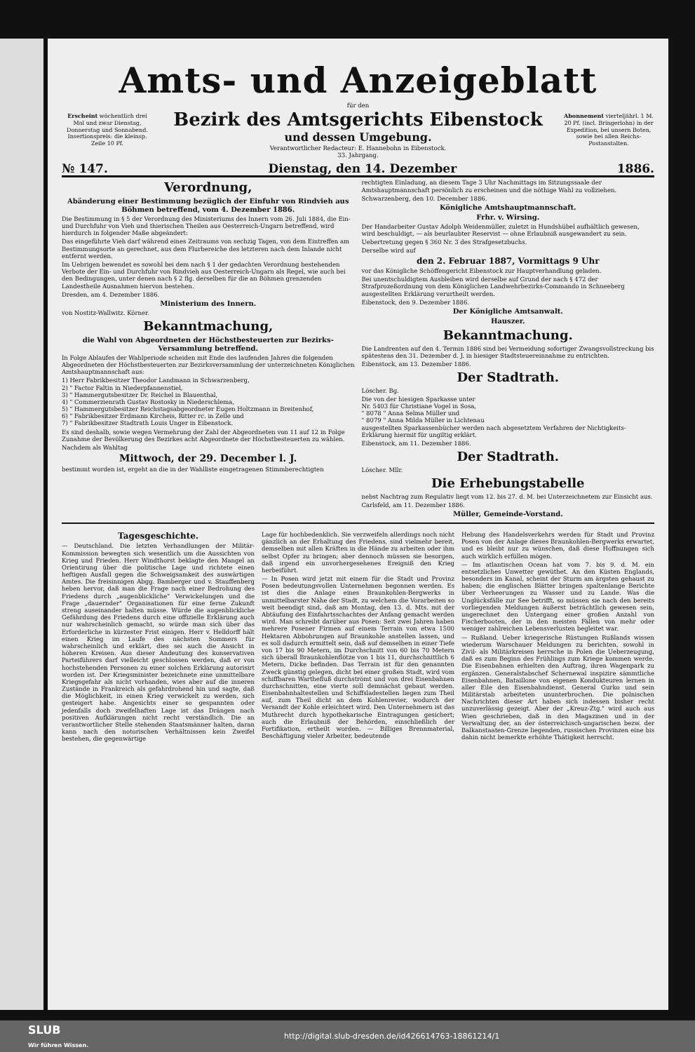Amts- und Anzeigeblatt
Erscheint wöchentlich drei Mal und zwar Dienstag, Donnerstag und Sonnabend. Insertionspreis: die kleinsp. Zeile 10 Pf.
für den
Bezirk des Amtsgerichts Eibenstock
und dessen Umgebung.
Verantwortlicher Redacteur: E. Hannebohn in Eibenstock.
33. Jahrgang.
Abonnement vierteljährl. 1 M. 20 Pf. (incl. Bringerlohn) in der Expedition, bei unsern Boten, sowie bei allen Reichs-Postanstalten.
№ 147. Dienstag, den 14. Dezember 1886.
Verordnung,
Abänderung einer Bestimmung bezüglich der Einfuhr von Rindvieh aus Böhmen betreffend, vom 4. Dezember 1886.
Die Bestimmung in § 5 der Verordnung des Ministeriums des Innern vom 26. Juli 1884, die Ein- und Durchfuhr von Vieh und thierischen Theilen aus Oesterreich-Ungarn betreffend, wird hierdurch in folgender Maße abgeändert:
Das eingeführte Vieh darf während eines Zeitraums von sechzig Tagen, von dem Eintreffen am Bestimmungsorte an gerechnet, aus dem Flurbereiche des letzteren nach dem Inlande nicht entfernt werden.
Im Uebrigen bewendet es sowohl bei dem nach § 1 der gedachten Verordnung bestehenden Verbote der Ein- und Durchfuhr von Rindvieh aus Oesterreich-Ungarn als Regel, wie auch bei den Bedingungen, unter denen nach § 2 flg. derselben für die an Böhmen grenzenden Landestheile Ausnahmen hiervon bestehen.
Dresden, am 4. Dezember 1886.
Ministerium des Innern.
von Nostitz-Wallwitz. Körner.
Bekanntmachung,
die Wahl von Abgeordneten der Höchstbesteuerten zur Bezirks-Versammlung betreffend.
In Folge Ablaufes der Wahlperiode scheiden mit Ende des laufenden Jahres die folgenden Abgeordneten der Höchstbesteuerten zur Bezirksversammlung der unterzeichneten Königlichen Amtshauptmannschaft aus:
1) Herr Fabrikbesitzer Theodor Landmann in Schwarzenberg,
2) " Factor Faltin in Niederpfannenstiel,
3) " Hammergutsbesitzer Dr. Reichel in Blauenthal,
4) " Commerzienrath Gustav Rostosky in Niederschlema,
5) " Hammergutsbesitzer Reichstagsabgeordneter Eugen Holtzmann in Breitenhof,
6) " Fabrikbesitzer Erdmann Kircheis, Ritter rc. in Zelle und
7) " Fabrikbesitzer Stadtrath Louis Unger in Eibenstock.
Es sind deshalb, sowie wegen Vermehrung der Zahl der Abgeordneten von 11 auf 12 in Folge Zunahme der Bevölkerung des Bezirkes acht Abgeordnete der Höchstbesteuerten zu wählen.
Nachdem als Wahltag
Mittwoch, der 29. December l. J.
bestimmt worden ist, ergeht an die in der Wahlliste eingetragenen Stimmberechtigten
rechtigten Einladung, an diesem Tage 3 Uhr Nachmittags im Sitzungssaale der Amtshauptmannschaft persönlich zu erscheinen und die nöthige Wahl zu vollziehen.
Schwarzenberg, den 10. December 1886.
Königliche Amtshauptmannschaft.
Frhr. v. Wirsing.
Der Handarbeiter Gustav Adolph Weidenmüller, zuletzt in Hundshübel aufhältlich gewesen, wird beschuldigt, — als beurlaubter Reservist — ohne Erlaubniß ausgewandert zu sein.
Uebertretung gegen § 360 Nr. 3 des Strafgesetzbuchs.
Derselbe wird auf
den 2. Februar 1887, Vormittags 9 Uhr
vor das Königliche Schöffengericht Eibenstock zur Hauptverhandlung geladen.
Bei unentschuldigtem Ausbleiben wird derselbe auf Grund der nach § 472 der Strafprozeßordnung von dem Königlichen Landwehrbezirks-Commando in Schneeberg ausgestellten Erklärung verurtheilt werden.
Eibenstock, den 9. Dezember 1886.
Der Königliche Amtsanwalt.
Hauszer.
Bekanntmachung.
Die Landrenten auf den 4. Termin 1886 sind bei Vermeidung sofortiger Zwangsvollstreckung bis spätestens den 31. Dezember d. J. in hiesiger Stadtsteuereinnahme zu entrichten.
Eibenstock, am 13. Dezember 1886.
Der Stadtrath.
Löscher. Bg.
Die von der hiesigen Sparkasse unter
Nr. 5403 für Christiane Vogel in Sosa,
" 8078 " Anna Selma Müller und
" 8079 " Anna Milda Müller in Lichtenau
ausgestellten Sparkassenbücher werden nach abgesetztem Verfahren der Nichtigkeits-Erklärung hiermit für ungiltig erklärt.
Eibenstock, am 11. Dezember 1886.
Der Stadtrath.
Löscher. Mllr.
Die Erhebungstabelle
nebst Nachtrag zum Regulativ liegt vom 12. bis 27. d. M. bei Unterzeichnetem zur Einsicht aus.
Carlsfeld, am 11. Dezember 1886.
Müller, Gemeinde-Vorstand.
Tagesgeschichte.
— Deutschland. Die letzten Verhandlungen der Militär-Kommission bewegten sich wesentlich um die Aussichten von Krieg und Frieden. Herr Windthorst beklagte den Mangel an Orientirung über die politische Lage und richtete einen heftigen Ausfall gegen die Schweigsamkeit des auswärtigen Amtes. Die freisinnigen Abgg. Bamberger und v. Stauffenberg heben hervor, daß man die Frage nach einer Bedrohung des Friedens durch „augenblickliche" Verwickelungen und die Frage „dauernder" Organisationen für eine ferne Zukunft streng auseinander halten müsse. Würde die augenblickliche Gefährdung des Friedens durch eine offizielle Erklärung auch nur wahrscheinlich gemacht, so würde man sich über das Erforderliche in kürzester Frist einigen. Herr v. Helldorff hält einen Krieg im Laufe des nächsten Sommers für wahrscheinlich und erklärt, dies sei auch die Ansicht in höheren Kreisen. Aus dieser Andeutung des konservativen Parteiführers darf vielleicht geschlossen werden, daß er von hochstehenden Personen zu einer solchen Erklärung autorisirt worden ist. Der Kriegsminister bezeichnete eine unmittelbare Kriegsgefahr als nicht vorhanden, wies aber auf die inneren Zustände in Frankreich als gefahrdrohend hin und sagte, daß die Möglichkeit, in einen Krieg verwickelt zu werden, sich gesteigert habe. Angesichts einer so gespannten oder jedenfalls doch zweifelhaften Lage ist das Drängen nach positiven Aufklärungen nicht recht verständlich. Die an verantwortlicher Stelle stehenden Staatsmänner halten, daran kann nach den notorischen Verhältnissen kein Zweifel bestehen, die gegenwärtige
Lage für hochbedenklich. Sie verzweifeln allerdings noch nicht gänzlich an der Erhaltung des Friedens, sind vielmehr bereit, demselben mit allen Kräften in die Hände zu arbeiten oder ihm selbst Opfer zu bringen; aber dennoch müssen sie besorgen, daß irgend ein unvorhergesehenes Ereigniß den Krieg herbeiführt.
— In Posen wird jetzt mit einem für die Stadt und Provinz Posen bedeutungsvollen Unternehmen begonnen werden. Es ist dies die Anlage eines Braunkohlen-Bergwerks in unmittelbarster Nähe der Stadt, zu welchem die Vorarbeiten so weit beendigt sind, daß am Montag, den 13. d. Mts. mit der Abtäufung des Einfahrtsschachtes der Anfang gemacht werden wird. Man schreibt darüber aus Posen: Seit zwei Jahren haben mehrere Posener Firmen auf einem Terrain von etwa 1500 Hektaren Abbohrungen auf Braunkohle anstellen lassen, und es soll dadurch ermittelt sein, daß auf demselben in einer Tiefe von 17 bis 90 Metern, im Durchschnitt von 60 bis 70 Metern sich überall Braunkohlenflötze von 1 bis 11, durchschnittlich 6 Metern, Dicke befinden. Das Terrain ist für den genannten Zweck günstig gelegen, dicht bei einer großen Stadt, wird vom schiffbaren Warthefluß durchströmt und von drei Eisenbahnen durchschnitten, eine vierte soll demnächst gebaut werden. Eisenbahnhaltestellen und Schiffsladestellen liegen zum Theil auf, zum Theil dicht an dem Kohlenrevier, wodurch der Versandt der Kohle erleichtert wird. Den Unternehmern ist das Muthrecht durch hypothekarische Eintragungen gesichert; auch die Erlaubniß der Behörden, einschließlich der Fortifikation, ertheilt worden. — Billiges Brennmaterial, Beschäftigung vieler Arbeiter, bedeutende
Hebung des Handelsverkehrs werden für Stadt und Provinz Posen von der Anlage dieses Braunkohlen-Bergwerks erwartet, und es bleibt nur zu wünschen, daß diese Hoffnungen sich auch wirklich erfüllen mögen.
— Im atlantischen Ocean hat vom 7. bis 9. d. M. ein entsetzliches Unwetter gewüthet. An den Küsten Englands, besonders im Kanal, scheint der Sturm am ärgsten gehaust zu haben; die englischen Blätter bringen spaltenlange Berichte über Verheerungen zu Wasser und zu Lande. Was die Unglücksfälle zur See betrifft, so müssen sie nach den bereits vorliegenden Meldungen äußerst beträchtlich gewesen sein, ungerechnet den Untergang einer großen Anzahl von Fischerbooten, der in den meisten Fällen von mehr oder weniger zahlreichen Lebensverlusten begleitet war.
— Rußland. Ueber kriegerische Rüstungen Rußlands wissen wiederum Warschauer Meldungen zu berichten, sowohl in Zivil- als Militärkreisen herrsche in Polen die Ueberzeugung, daß es zum Beginn des Frühlings zum Kriege kommen werde. Die Eisenbahnen erhielten den Auftrag, ihren Wagenpark zu ergänzen. Generalstabschef Schernewal inspizire sämmtliche Eisenbahnen, Bataillone von eigenen Kondukteuren lernen in aller Eile den Eisenbahndienst. General Gurko und sein Militärstab arbeiteten ununterbrochen. Die polnischen Nachrichten dieser Art haben sich indessen bisher recht unzuverlässig gezeigt. Aber der „Kreuz-Ztg." wird auch aus Wien geschrieben, daß in den Magazinen und in der Verwaltung der, an der österreichisch-ungarischen bezw. der Balkanstaaten-Grenze liegenden, russischen Provinzen eine bis dahin nicht bemerkte erhöhte Thätigkeit herrscht.
SLUB
Wir führen Wissen.
http://digital.slub-dresden.de/id426614763-18861214/1